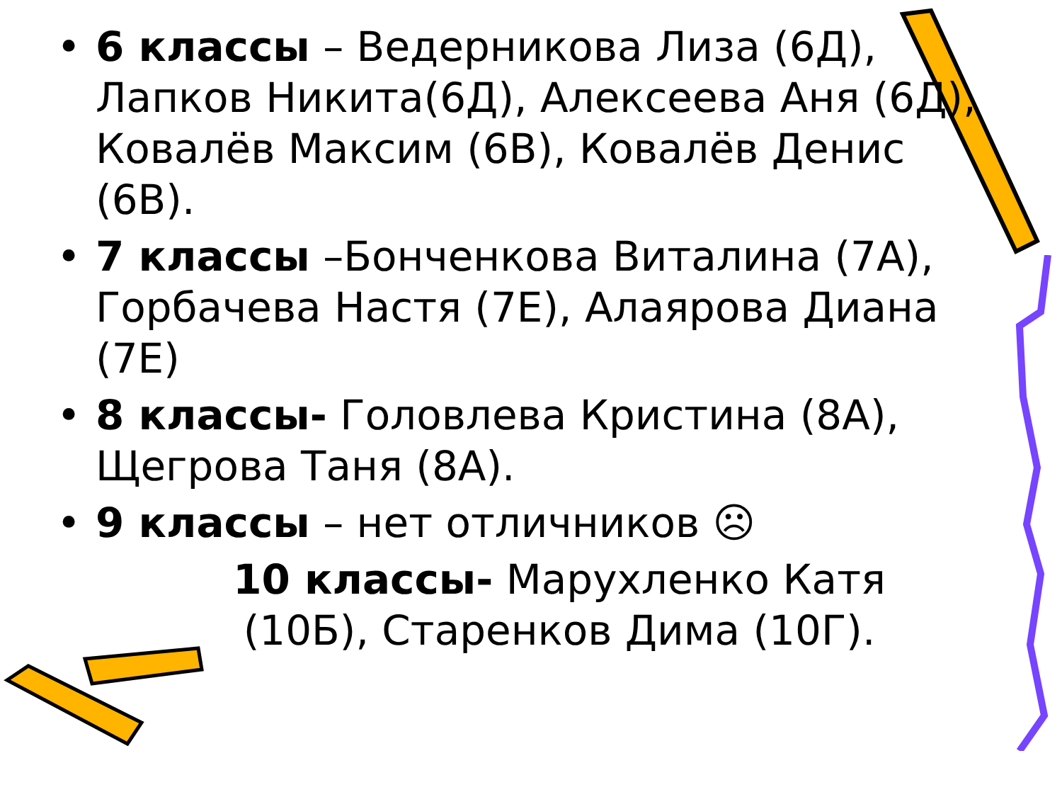• 6 классы – Ведерникова Лиза (6Д), Лапков Никита(6Д), Алексеева Аня (6Д), Ковалёв Максим (6В), Ковалёв Денис (6В).
• 7 классы –Бонченкова Виталина (7А), Горбачева Настя (7Е), Алаярова Диана (7Е)
• 8 классы- Головлева Кристина (8А), Щегрова Таня (8А).
• 9 классы – нет отличников ☹
10 классы- Марухленко Катя (10Б), Старенков Дима (10Г).